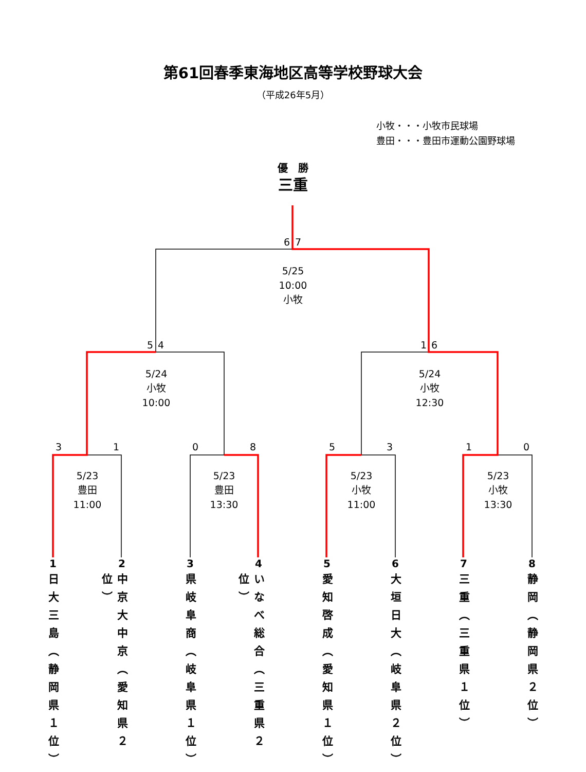第61回春季東海地区高等学校野球大会
（平成26年5月）
小牧・・・小牧市民球場
豊田・・・豊田市運動公園野球場
優　勝
三重
6 7
5/25
10:00
小牧
5 4 1 6
5/24
小牧
10:00 5/24
小牧
12:30
3 1 0 8 5 3 1 0
5/23
豊田
11:00 5/23
豊田
13:30 5/23
小牧
11:00 5/23
小牧
13:30
1 2 3 4 5 6 7 8
日大三島（静岡県１位） 中京大中京（愛知県２位） 県岐阜商（岐阜県１位） いなべ総合（三重県２位） 愛知啓成（愛知県１位） 大垣日大（岐阜県２位） 三重（三重県１位） 静岡（静岡県２位）